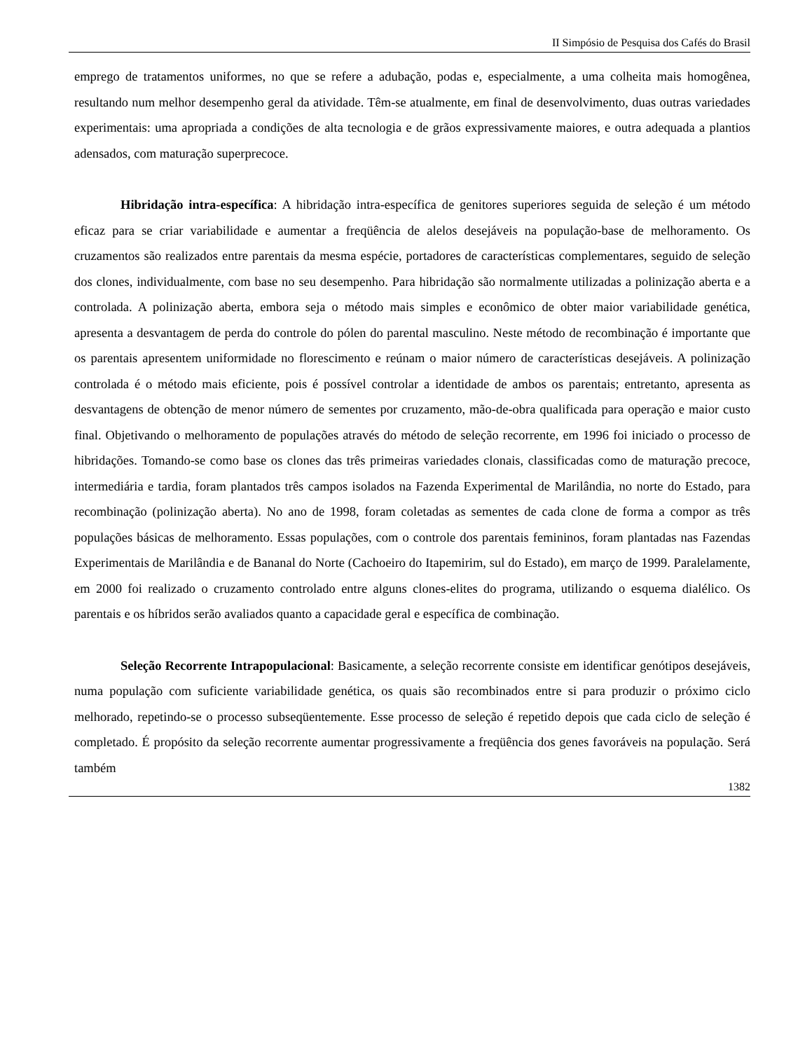II Simpósio de Pesquisa dos Cafés do Brasil
emprego de tratamentos uniformes, no que se refere a adubação, podas e, especialmente, a uma colheita mais homogênea, resultando num melhor desempenho geral da atividade. Têm-se atualmente, em final de desenvolvimento, duas outras variedades experimentais: uma apropriada a condições de alta tecnologia e de grãos expressivamente maiores, e outra adequada a plantios adensados, com maturação superprecoce.
Hibridação intra-específica: A hibridação intra-específica de genitores superiores seguida de seleção é um método eficaz para se criar variabilidade e aumentar a freqüência de alelos desejáveis na população-base de melhoramento. Os cruzamentos são realizados entre parentais da mesma espécie, portadores de características complementares, seguido de seleção dos clones, individualmente, com base no seu desempenho. Para hibridação são normalmente utilizadas a polinização aberta e a controlada. A polinização aberta, embora seja o método mais simples e econômico de obter maior variabilidade genética, apresenta a desvantagem de perda do controle do pólen do parental masculino. Neste método de recombinação é importante que os parentais apresentem uniformidade no florescimento e reúnam o maior número de características desejáveis. A polinização controlada é o método mais eficiente, pois é possível controlar a identidade de ambos os parentais; entretanto, apresenta as desvantagens de obtenção de menor número de sementes por cruzamento, mão-de-obra qualificada para operação e maior custo final. Objetivando o melhoramento de populações através do método de seleção recorrente, em 1996 foi iniciado o processo de hibridações. Tomando-se como base os clones das três primeiras variedades clonais, classificadas como de maturação precoce, intermediária e tardia, foram plantados três campos isolados na Fazenda Experimental de Marilândia, no norte do Estado, para recombinação (polinização aberta). No ano de 1998, foram coletadas as sementes de cada clone de forma a compor as três populações básicas de melhoramento. Essas populações, com o controle dos parentais femininos, foram plantadas nas Fazendas Experimentais de Marilândia e de Bananal do Norte (Cachoeiro do Itapemirim, sul do Estado), em março de 1999. Paralelamente, em 2000 foi realizado o cruzamento controlado entre alguns clones-elites do programa, utilizando o esquema dialélico. Os parentais e os híbridos serão avaliados quanto a capacidade geral e específica de combinação.
Seleção Recorrente Intrapopulacional: Basicamente, a seleção recorrente consiste em identificar genótipos desejáveis, numa população com suficiente variabilidade genética, os quais são recombinados entre si para produzir o próximo ciclo melhorado, repetindo-se o processo subseqüentemente. Esse processo de seleção é repetido depois que cada ciclo de seleção é completado. É propósito da seleção recorrente aumentar progressivamente a freqüência dos genes favoráveis na população. Será também
1382